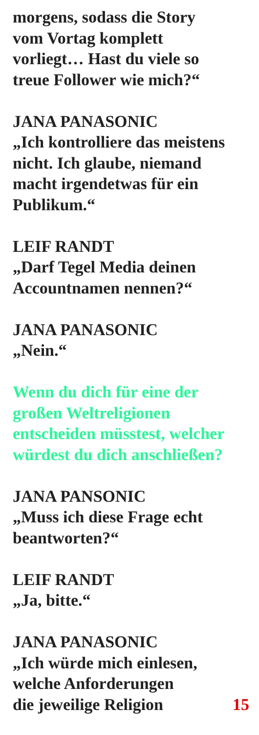morgens, sodass die Story
vom Vortag komplett
vorliegt… Hast du viele so
treue Follower wie mich?“
JANA PANASONIC
„Ich kontrolliere das meistens
nicht. Ich glaube, niemand
macht irgendetwas für ein
Publikum.“
LEIF RANDT
„Darf Tegel Media deinen
Accountnamen nennen?“
JANA PANASONIC
„Nein.“
Wenn du dich für eine der
großen Weltreligionen
entscheiden müsstest, welcher
würdest du dich anschließen?
JANA PANSONIC
„Muss ich diese Frage echt
beantworten?“
LEIF RANDT
„Ja, bitte.“
JANA PANASONIC
„Ich würde mich einlesen,
welche Anforderungen
die jeweilige Religion 15